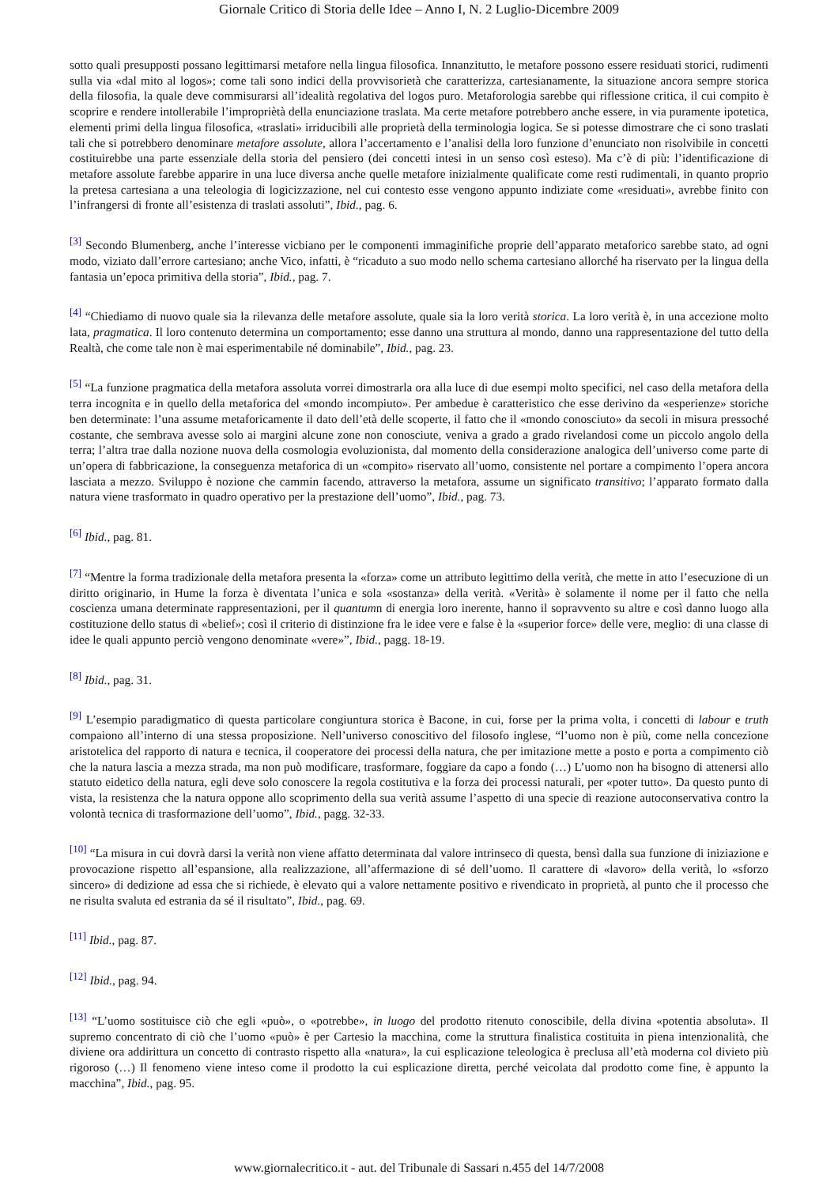Giornale Critico di Storia delle Idee – Anno I, N. 2 Luglio-Dicembre 2009
sotto quali presupposti possano legittimarsi metafore nella lingua filosofica. Innanzitutto, le metafore possono essere residuati storici, rudimenti sulla via «dal mito al logos»; come tali sono indici della provvisorietà che caratterizza, cartesianamente, la situazione ancora sempre storica della filosofia, la quale deve commisurarsi all’idealità regolativa del logos puro. Metaforologia sarebbe qui riflessione critica, il cui compito è scoprire e rendere intollerabile l’impropriètà della enunciazione traslata. Ma certe metafore potrebbero anche essere, in via puramente ipotetica, elementi primi della lingua filosofica, «traslati» irriducibili alle proprietà della terminologia logica. Se si potesse dimostrare che ci sono traslati tali che si potrebbero denominare metafore assolute, allora l’accertamento e l’analisi della loro funzione d’enunciato non risolvibile in concetti costituirebbe una parte essenziale della storia del pensiero (dei concetti intesi in un senso così esteso). Ma c’è di più: l’identificazione di metafore assolute farebbe apparire in una luce diversa anche quelle metafore inizialmente qualificate come resti rudimentali, in quanto proprio la pretesa cartesiana a una teleologia di logicizzazione, nel cui contesto esse vengono appunto indiziate come «residuati», avrebbe finito con l’infrangersi di fronte all’esistenza di traslati assoluti”, Ibid., pag. 6.
<sup>[3]</sup> Secondo Blumenberg, anche l’interesse vicbiano per le componenti immaginifiche proprie dell’apparato metaforico sarebbe stato, ad ogni modo, viziato dall’errore cartesiano; anche Vico, infatti, è “ricaduto a suo modo nello schema cartesiano allorché ha riservato per la lingua della fantasia un’epoca primitiva della storia”, Ibid., pag. 7.
<sup>[4]</sup> “Chiediamo di nuovo quale sia la rilevanza delle metafore assolute, quale sia la loro verità storica. La loro verità è, in una accezione molto lata, pragmatica. Il loro contenuto determina un comportamento; esse danno una struttura al mondo, danno una rappresentazione del tutto della Realtà, che come tale non è mai esperimentabile né dominabile”, Ibid., pag. 23.
<sup>[5]</sup> “La funzione pragmatica della metafora assoluta vorrei dimostrarla ora alla luce di due esempi molto specifici, nel caso della metafora della terra incognita e in quello della metaforica del «mondo incompiuto». Per ambedue è caratteristico che esse derivino da «esperienze» storiche ben determinate: l’una assume metaforicamente il dato dell’età delle scoperte, il fatto che il «mondo conosciuto» da secoli in misura pressoché costante, che sembrava avesse solo ai margini alcune zone non conosciute, veniva a grado a grado rivelandosi come un piccolo angolo della terra; l’altra trae dalla nozione nuova della cosmologia evoluzionista, dal momento della considerazione analogica dell’universo come parte di un’opera di fabbricazione, la conseguenza metaforica di un «compito» riservato all’uomo, consistente nel portare a compimento l’opera ancora lasciata a mezzo. Sviluppo è nozione che cammin facendo, attraverso la metafora, assume un significato transitivo; l’apparato formato dalla natura viene trasformato in quadro operativo per la prestazione dell’uomo”, Ibid., pag. 73.
<sup>[6]</sup> Ibid., pag. 81.
<sup>[7]</sup> “Mentre la forma tradizionale della metafora presenta la «forza» come un attributo legittimo della verità, che mette in atto l’esecuzione di un diritto originario, in Hume la forza è diventata l’unica e sola «sostanza» della verità. «Verità» è solamente il nome per il fatto che nella coscienza umana determinate rappresentazioni, per il quantumn di energia loro inerente, hanno il sopravvento su altre e così danno luogo alla costituzione dello status di «belief»; così il criterio di distinzione fra le idee vere e false è la «superior force» delle vere, meglio: di una classe di idee le quali appunto perciò vengono denominate «vere»”, Ibid., pagg. 18-19.
<sup>[8]</sup> Ibid., pag. 31.
<sup>[9]</sup> L’esempio paradigmatico di questa particolare congiuntura storica è Bacone, in cui, forse per la prima volta, i concetti di labour e truth compaiono all’interno di una stessa proposizione. Nell’universo conoscitivo del filosofo inglese, “l’uomo non è più, come nella concezione aristotelica del rapporto di natura e tecnica, il cooperatore dei processi della natura, che per imitazione mette a posto e porta a compimento ciò che la natura lascia a mezza strada, ma non può modificare, trasformare, foggiare da capo a fondo (…) L’uomo non ha bisogno di attenersi allo statuto eidetico della natura, egli deve solo conoscere la regola costitutiva e la forza dei processi naturali, per «poter tutto». Da questo punto di vista, la resistenza che la natura oppone allo scoprimento della sua verità assume l’aspetto di una specie di reazione autoconservativa contro la volontà tecnica di trasformazione dell’uomo”, Ibid., pagg. 32-33.
<sup>[10]</sup> “La misura in cui dovrà darsi la verità non viene affatto determinata dal valore intrinseco di questa, bensì dalla sua funzione di iniziazione e provocazione rispetto all’espansione, alla realizzazione, all’affermazione di sé dell’uomo. Il carattere di «lavoro» della verità, lo «sforzo sincero» di dedizione ad essa che si richiede, è elevato qui a valore nettamente positivo e rivendicato in proprietà, al punto che il processo che ne risulta svaluta ed estrania da sé il risultato”, Ibid., pag. 69.
<sup>[11]</sup> Ibid., pag. 87.
<sup>[12]</sup> Ibid., pag. 94.
<sup>[13]</sup> “L’uomo sostituisce ciò che egli «può», o «potrebbe», in luogo del prodotto ritenuto conoscibile, della divina «potentia absoluta». Il supremo concentrato di ciò che l’uomo «può» è per Cartesio la macchina, come la struttura finalistica costituita in piena intenzionalità, che diviene ora addirittura un concetto di contrasto rispetto alla «natura», la cui esplicazione teleologica è preclusa all’età moderna col divieto più rigoroso (…) Il fenomeno viene inteso come il prodotto la cui esplicazione diretta, perché veicolata dal prodotto come fine, è appunto la macchina”, Ibid., pag. 95.
www.giornalecritico.it - aut. del Tribunale di Sassari n.455 del 14/7/2008